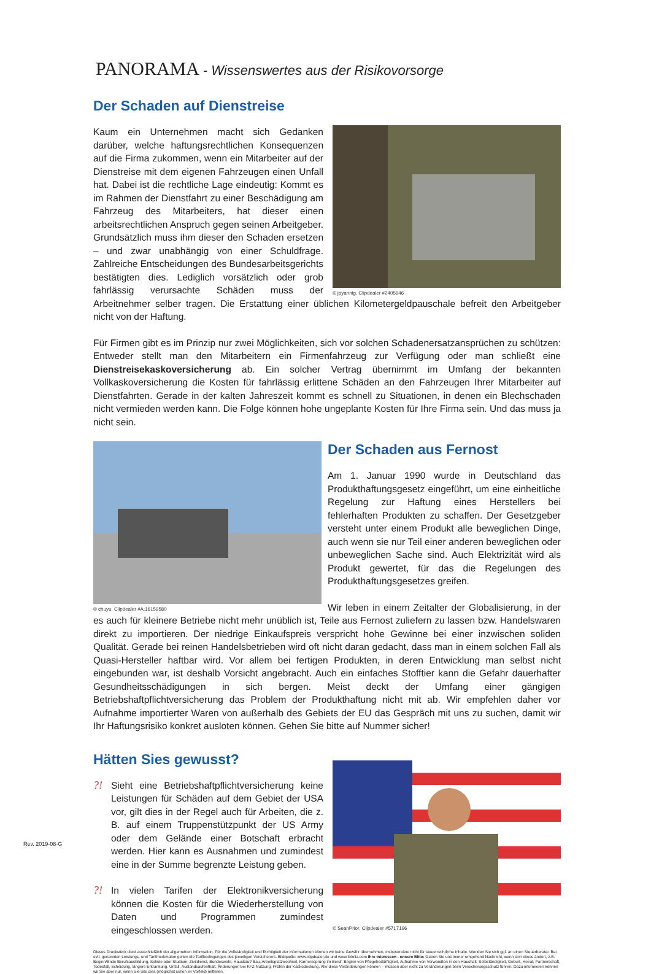PANORAMA - Wissenswertes aus der Risikovorsorge
Der Schaden auf Dienstreise
© joyannig, Clipdealer #2405646
Kaum ein Unternehmen macht sich Gedanken darüber, welche haftungsrechtlichen Konsequenzen auf die Firma zukommen, wenn ein Mitarbeiter auf der Dienstreise mit dem eigenen Fahrzeugen einen Unfall hat. Dabei ist die rechtliche Lage eindeutig: Kommt es im Rahmen der Dienstfahrt zu einer Beschädigung am Fahrzeug des Mitarbeiters, hat dieser einen arbeitsrechtlichen Anspruch gegen seinen Arbeitgeber. Grundsätzlich muss ihm dieser den Schaden ersetzen – und zwar unabhängig von einer Schuldfrage. Zahlreiche Entscheidungen des Bundesarbeitsgerichts bestätigten dies. Lediglich vorsätzlich oder grob fahrlässig verursachte Schäden muss der Arbeitnehmer selber tragen. Die Erstattung einer üblichen Kilometergeldpauschale befreit den Arbeitgeber nicht von der Haftung.
Für Firmen gibt es im Prinzip nur zwei Möglichkeiten, sich vor solchen Schadenersatzansprüchen zu schützen: Entweder stellt man den Mitarbeitern ein Firmenfahrzeug zur Verfügung oder man schließt eine Dienstreisekaskoversicherung ab. Ein solcher Vertrag übernimmt im Umfang der bekannten Vollkaskoversicherung die Kosten für fahrlässig erlittene Schäden an den Fahrzeugen Ihrer Mitarbeiter auf Dienstfahrten. Gerade in der kalten Jahreszeit kommt es schnell zu Situationen, in denen ein Blechschaden nicht vermieden werden kann. Die Folge können hohe ungeplante Kosten für Ihre Firma sein. Und das muss ja nicht sein.
© chuyu, Clipdealer #A:16159580
Der Schaden aus Fernost
Am 1. Januar 1990 wurde in Deutschland das Produkthaftungsgesetz eingeführt, um eine einheitliche Regelung zur Haftung eines Herstellers bei fehlerhaften Produkten zu schaffen. Der Gesetzgeber versteht unter einem Produkt alle beweglichen Dinge, auch wenn sie nur Teil einer anderen beweglichen oder unbeweglichen Sache sind. Auch Elektrizität wird als Produkt gewertet, für das die Regelungen des Produkthaftungsgesetzes greifen.
Wir leben in einem Zeitalter der Globalisierung, in der es auch für kleinere Betriebe nicht mehr unüblich ist, Teile aus Fernost zuliefern zu lassen bzw. Handelswaren direkt zu importieren. Der niedrige Einkaufspreis verspricht hohe Gewinne bei einer inzwischen soliden Qualität. Gerade bei reinen Handelsbetrieben wird oft nicht daran gedacht, dass man in einem solchen Fall als Quasi-Hersteller haftbar wird. Vor allem bei fertigen Produkten, in deren Entwicklung man selbst nicht eingebunden war, ist deshalb Vorsicht angebracht. Auch ein einfaches Stofftier kann die Gefahr dauerhafter Gesundheitsschädigungen in sich bergen. Meist deckt der Umfang einer gängigen Betriebshaftpflichtversicherung das Problem der Produkthaftung nicht mit ab. Wir empfehlen daher vor Aufnahme importierter Waren von außerhalb des Gebiets der EU das Gespräch mit uns zu suchen, damit wir Ihr Haftungsrisiko konkret ausloten können. Gehen Sie bitte auf Nummer sicher!
Hätten Sies gewusst?
© SeanPrior, Clipdealer #5717196
?!
Sieht eine Betriebshaftpflichtversicherung keine Leistungen für Schäden auf dem Gebiet der USA vor, gilt dies in der Regel auch für Arbeiten, die z. B. auf einem Truppenstützpunkt der US Army oder dem Gelände einer Botschaft erbracht werden. Hier kann es Ausnahmen und zumindest eine in der Summe begrenzte Leistung geben.
?!
In vielen Tarifen der Elektronikversicherung können die Kosten für die Wiederherstellung von Daten und Programmen zumindest eingeschlossen werden.
Dieses Druckstück dient ausschließlich der allgemeinen Information. Für die Vollständigkeit und Richtigkeit der Informationen können wir keine Gewähr übernehmen, insbesondere nicht für steuerrechtliche Inhalte. Wenden Sie sich ggf. an einen Steuerberater. Bei evtl. genannten Leistungs- und Tarifmerkmalen gelten die Tarifbedingungen des jeweiligen Versicherers. Bildquelle: www.clipdealer.de und www.fotolia.com Ihre Interessen - unsere Bitte: Geben Sie uns immer umgehend Nachricht, wenn sich etwas ändert, z.B. Beginn/Ende Berufsausbildung, Schule oder Studium, Zivildienst, Bundeswehr, Hauskauf/ Bau, Arbeitsplatzwechsel, Karrieresprung im Beruf, Beginn von Pflegebedürftigkeit, Aufnahme von Verwandten in den Haushalt, Selbständigkeit, Geburt, Heirat, Partnerschaft, Todesfall, Scheidung, längere Erkrankung, Unfall, Auslandsaufenthalt, Änderungen bei KFZ-Nutzung, Prüfen der Kaskodeckung. Alle diese Veränderungen können – müssen aber nicht zu Veränderungen beim Versicherungsschutz führen. Dazu informieren können wir Sie aber nur, wenn Sie uns dies (möglichst schon im Vorfeld) mitteilen.
Rev. 2019-08-G